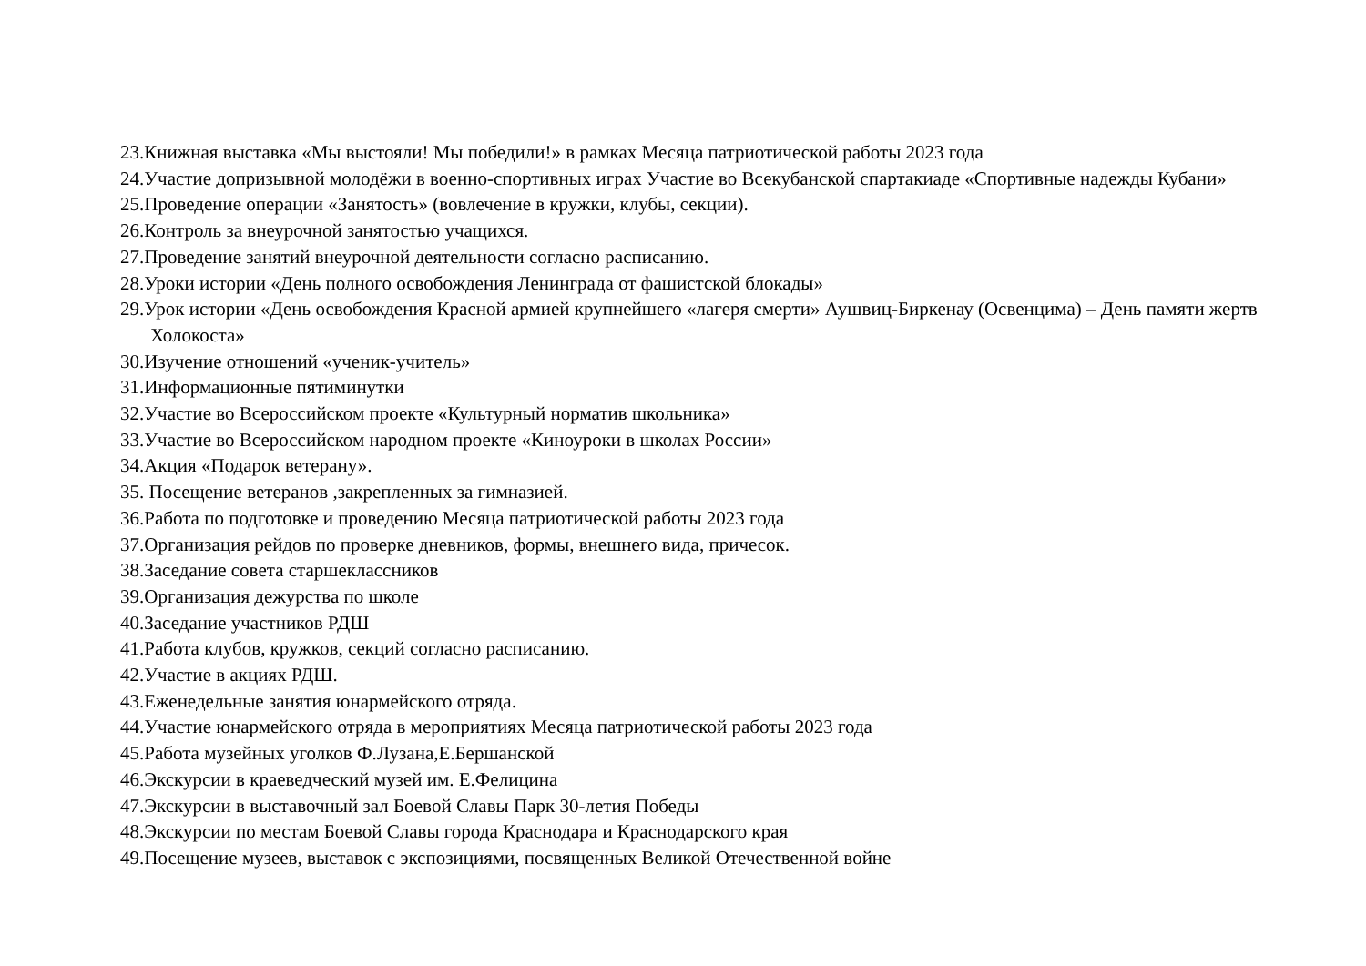23.Книжная выставка «Мы выстояли! Мы победили!» в рамках Месяца патриотической работы 2023 года
24.Участие допризывной молодёжи в военно-спортивных играх Участие во Всекубанской спартакиаде «Спортивные надежды Кубани»
25.Проведение операции «Занятость» (вовлечение в кружки, клубы, секции).
26.Контроль за внеурочной занятостью учащихся.
27.Проведение занятий внеурочной деятельности согласно расписанию.
28.Уроки истории «День полного освобождения Ленинграда от фашистской блокады»
29.Урок истории «День освобождения Красной армией крупнейшего «лагеря смерти» Аушвиц-Биркенау (Освенцима) – День памяти жертв Холокоста»
30.Изучение отношений «ученик-учитель»
31.Информационные пятиминутки
32.Участие во Всероссийском проекте «Культурный норматив школьника»
33.Участие во Всероссийском народном проекте «Киноуроки в школах России»
34.Акция «Подарок ветерану».
35. Посещение ветеранов ,закрепленных за гимназией.
36.Работа по подготовке и проведению Месяца патриотической работы 2023 года
37.Организация рейдов по проверке дневников, формы, внешнего вида, причесок.
38.Заседание совета старшеклассников
39.Организация дежурства по школе
40.Заседание участников РДШ
41.Работа клубов, кружков, секций согласно расписанию.
42.Участие в акциях РДШ.
43.Еженедельные занятия юнармейского отряда.
44.Участие юнармейского отряда в мероприятиях Месяца патриотической работы 2023 года
45.Работа музейных уголков Ф.Лузана,Е.Бершанской
46.Экскурсии в краеведческий музей им. Е.Фелицина
47.Экскурсии в выставочный зал Боевой Славы Парк 30-летия Победы
48.Экскурсии по местам Боевой Славы города Краснодара и Краснодарского края
49.Посещение музеев, выставок с экспозициями, посвященных Великой Отечественной войне